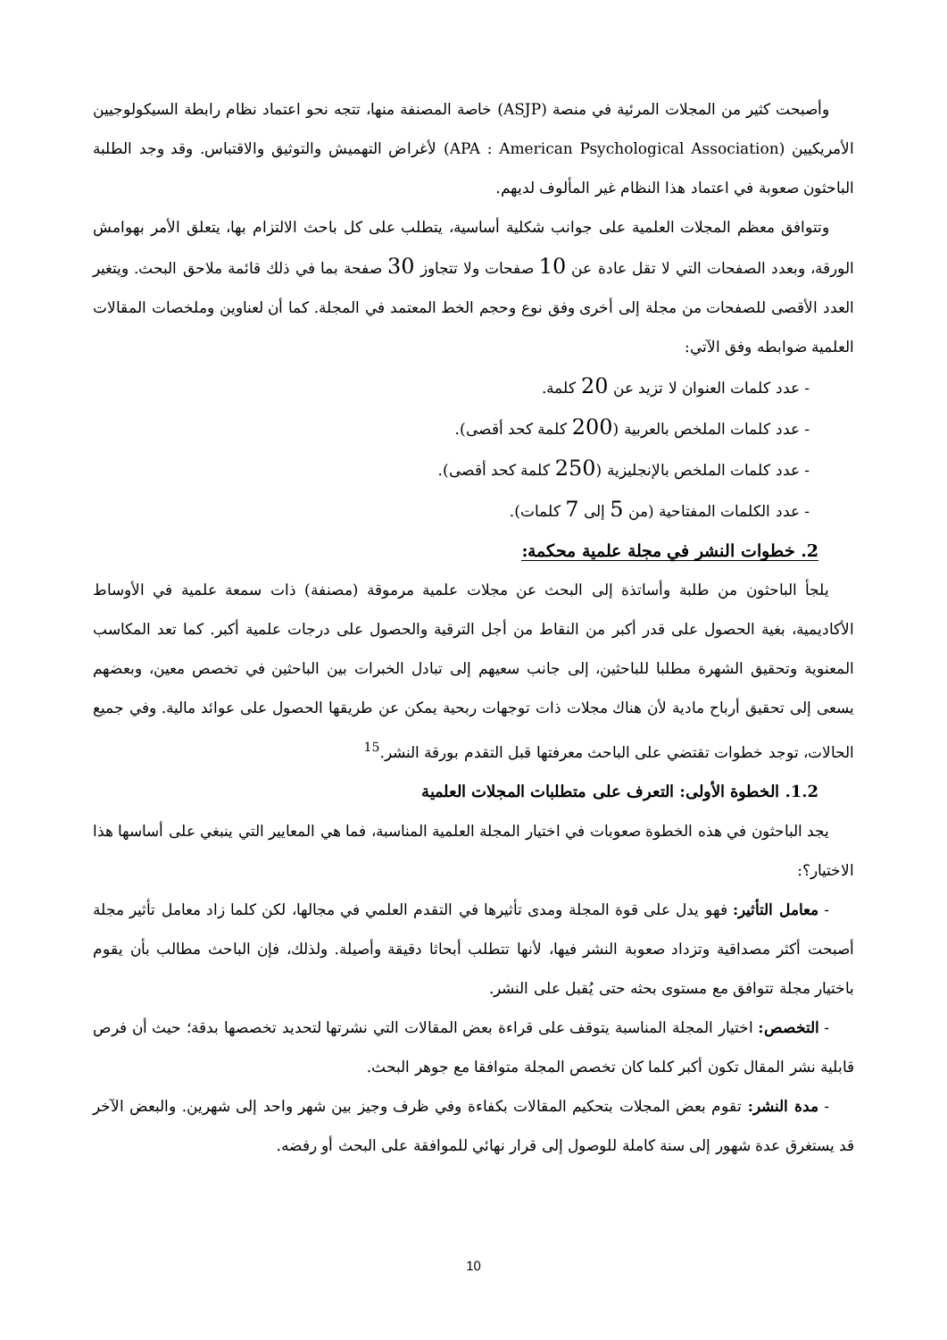وأصبحت كثير من المجلات المرئية في منصة (ASJP) خاصة المصنفة منها، تتجه نحو اعتماد نظام رابطة السيكولوجيين الأمريكيين (APA : American Psychological Association) لأغراض التهميش والتوثيق والاقتباس. وقد وجد الطلبة الباحثون صعوبة في اعتماد هذا النظام غير المألوف لديهم.
وتتوافق معظم المجلات العلمية على جوانب شكلية أساسية، يتطلب على كل باحث الالتزام بها، يتعلق الأمر بهوامش الورقة، وبعدد الصفحات التي لا تقل عادة عن 10 صفحات ولا تتجاوز 30 صفحة بما في ذلك قائمة ملاحق البحث. ويتغير العدد الأقصى للصفحات من مجلة إلى أخرى وفق نوع وحجم الخط المعتمد في المجلة. كما أن لعناوين وملخصات المقالات العلمية ضوابطه وفق الآتي:
- عدد كلمات العنوان لا تزيد عن 20 كلمة.
- عدد كلمات الملخص بالعربية (200 كلمة كحد أقصى).
- عدد كلمات الملخص بالإنجليزية (250 كلمة كحد أقصى).
- عدد الكلمات المفتاحية (من 5 إلى 7 كلمات).
2. خطوات النشر في مجلة علمية محكمة:
يلجأ الباحثون من طلبة وأساتذة إلى البحث عن مجلات علمية مرموقة (مصنفة) ذات سمعة علمية في الأوساط الأكاديمية، بغية الحصول على قدر أكبر من النقاط من أجل الترقية والحصول على درجات علمية أكبر. كما تعد المكاسب المعنوية وتحقيق الشهرة مطلبا للباحثين، إلى جانب سعيهم إلى تبادل الخبرات بين الباحثين في تخصص معين، وبعضهم يسعى إلى تحقيق أرباح مادية لأن هناك مجلات ذات توجهات ربحية يمكن عن طريقها الحصول على عوائد مالية. وفي جميع الحالات، توجد خطوات تقتضي على الباحث معرفتها قبل التقدم بورقة النشر.<sup>15</sup>
1.2. الخطوة الأولى: التعرف على متطلبات المجلات العلمية
يجد الباحثون في هذه الخطوة صعوبات في اختيار المجلة العلمية المناسبة، فما هي المعايير التي ينبغي على أساسها هذا الاختيار؟:
- معامل التأثير: فهو يدل على قوة المجلة ومدى تأثيرها في التقدم العلمي في مجالها، لكن كلما زاد معامل تأثير مجلة أصبحت أكثر مصداقية وتزداد صعوبة النشر فيها، لأنها تتطلب أبحاثا دقيقة وأصيلة. ولذلك، فإن الباحث مطالب بأن يقوم باختيار مجلة تتوافق مع مستوى بحثه حتى يُقبل على النشر.
- التخصص: اختيار المجلة المناسبة يتوقف على قراءة بعض المقالات التي نشرتها لتحديد تخصصها بدقة؛ حيث أن فرص قابلية نشر المقال تكون أكبر كلما كان تخصص المجلة متوافقا مع جوهر البحث.
- مدة النشر: تقوم بعض المجلات بتحكيم المقالات بكفاءة وفي ظرف وجيز بين شهر واحد إلى شهرين. والبعض الآخر قد يستغرق عدة شهور إلى سنة كاملة للوصول إلى قرار نهائي للموافقة على البحث أو رفضه.
10